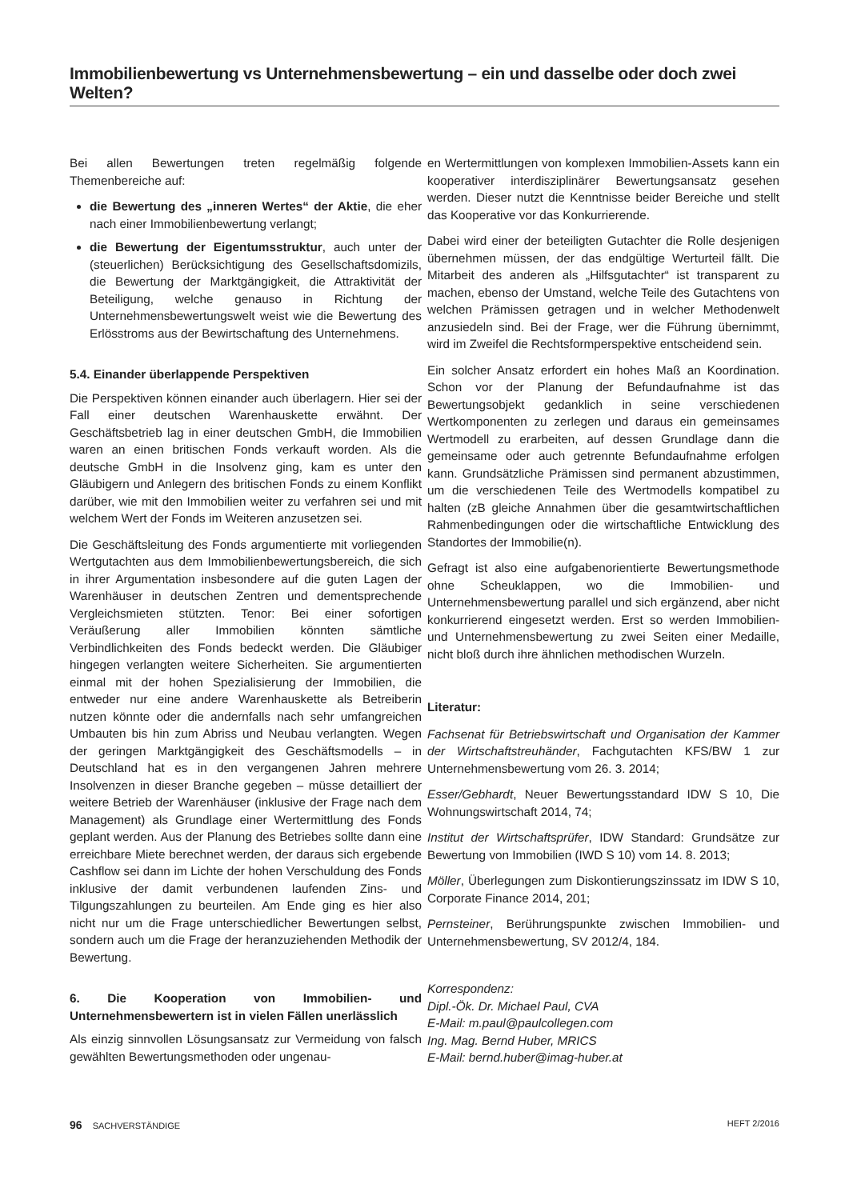Immobilienbewertung vs Unternehmensbewertung – ein und dasselbe oder doch zwei Welten?
Bei allen Bewertungen treten regelmäßig folgende Themenbereiche auf:
die Bewertung des „inneren Wertes“ der Aktie, die eher nach einer Immobilienbewertung verlangt;
die Bewertung der Eigentumsstruktur, auch unter der (steuerlichen) Berücksichtigung des Gesellschaftsdomizils, die Bewertung der Marktgängigkeit, die Attraktivität der Beteiligung, welche genauso in Richtung der Unternehmensbewertungswelt weist wie die Bewertung des Erlösstroms aus der Bewirtschaftung des Unternehmens.
5.4. Einander überlappende Perspektiven
Die Perspektiven können einander auch überlagern. Hier sei der Fall einer deutschen Warenhauskette erwähnt. Der Geschäftsbetrieb lag in einer deutschen GmbH, die Immobilien waren an einen britischen Fonds verkauft worden. Als die deutsche GmbH in die Insolvenz ging, kam es unter den Gläubigern und Anlegern des britischen Fonds zu einem Konflikt darüber, wie mit den Immobilien weiter zu verfahren sei und mit welchem Wert der Fonds im Weiteren anzusetzen sei.
Die Geschäftsleitung des Fonds argumentierte mit vorliegenden Wertgutachten aus dem Immobilienbewertungsbereich, die sich in ihrer Argumentation insbesondere auf die guten Lagen der Warenhäuser in deutschen Zentren und dementsprechende Vergleichsmieten stützten. Tenor: Bei einer sofortigen Veräußerung aller Immobilien könnten sämtliche Verbindlichkeiten des Fonds bedeckt werden. Die Gläubiger hingegen verlangten weitere Sicherheiten. Sie argumentierten einmal mit der hohen Spezialisierung der Immobilien, die entweder nur eine andere Warenhauskette als Betreiberin nutzen könnte oder die andernfalls nach sehr umfangreichen Umbauten bis hin zum Abriss und Neubau verlangten. Wegen der geringen Marktgängigkeit des Geschäftsmodells – in Deutschland hat es in den vergangenen Jahren mehrere Insolvenzen in dieser Branche gegeben – müsse detailliert der weitere Betrieb der Warenhäuser (inklusive der Frage nach dem Management) als Grundlage einer Wertermittlung des Fonds geplant werden. Aus der Planung des Betriebes sollte dann eine erreichbare Miete berechnet werden, der daraus sich ergebende Cashflow sei dann im Lichte der hohen Verschuldung des Fonds inklusive der damit verbundenen laufenden Zins- und Tilgungszahlungen zu beurteilen. Am Ende ging es hier also nicht nur um die Frage unterschiedlicher Bewertungen selbst, sondern auch um die Frage der heranzuziehenden Methodik der Bewertung.
6. Die Kooperation von Immobilien- und Unternehmensbewertern ist in vielen Fällen unerlässlich
Als einzig sinnvollen Lösungsansatz zur Vermeidung von falsch gewählten Bewertungsmethoden oder ungenau-
en Wertermittlungen von komplexen Immobilien-Assets kann ein kooperativer interdisziplinärer Bewertungsansatz gesehen werden. Dieser nutzt die Kenntnisse beider Bereiche und stellt das Kooperative vor das Konkurrierende.
Dabei wird einer der beteiligten Gutachter die Rolle desjenigen übernehmen müssen, der das endgültige Werturteil fällt. Die Mitarbeit des anderen als „Hilfsgutachter“ ist transparent zu machen, ebenso der Umstand, welche Teile des Gutachtens von welchen Prämissen getragen und in welcher Methodenwelt anzusiedeln sind. Bei der Frage, wer die Führung übernimmt, wird im Zweifel die Rechtsformperspektive entscheidend sein.
Ein solcher Ansatz erfordert ein hohes Maß an Koordination. Schon vor der Planung der Befundaufnahme ist das Bewertungsobjekt gedanklich in seine verschiedenen Wertkomponenten zu zerlegen und daraus ein gemeinsames Wertmodell zu erarbeiten, auf dessen Grundlage dann die gemeinsame oder auch getrennte Befundaufnahme erfolgen kann. Grundsätzliche Prämissen sind permanent abzustimmen, um die verschiedenen Teile des Wertmodells kompatibel zu halten (zB gleiche Annahmen über die gesamtwirtschaftlichen Rahmenbedingungen oder die wirtschaftliche Entwicklung des Standortes der Immobilie(n).
Gefragt ist also eine aufgabenorientierte Bewertungsmethode ohne Scheuklappen, wo die Immobilien- und Unternehmensbewertung parallel und sich ergänzend, aber nicht konkurrierend eingesetzt werden. Erst so werden Immobilien- und Unternehmensbewertung zu zwei Seiten einer Medaille, nicht bloß durch ihre ähnlichen methodischen Wurzeln.
Literatur:
Fachsenat für Betriebswirtschaft und Organisation der Kammer der Wirtschaftstreuhänder, Fachgutachten KFS/BW 1 zur Unternehmensbewertung vom 26. 3. 2014;
Esser/Gebhardt, Neuer Bewertungsstandard IDW S 10, Die Wohnungswirtschaft 2014, 74;
Institut der Wirtschaftsprüfer, IDW Standard: Grundsätze zur Bewertung von Immobilien (IWD S 10) vom 14. 8. 2013;
Möller, Überlegungen zum Diskontierungszinssatz im IDW S 10, Corporate Finance 2014, 201;
Pernsteiner, Berührungspunkte zwischen Immobilien- und Unternehmensbewertung, SV 2012/4, 184.
Korrespondenz:
Dipl.-Ök. Dr. Michael Paul, CVA
E-Mail: m.paul@paulcollegen.com
Ing. Mag. Bernd Huber, MRICS
E-Mail: bernd.huber@imag-huber.at
96 SACHVERSTÄNDIGE HEFT 2/2016